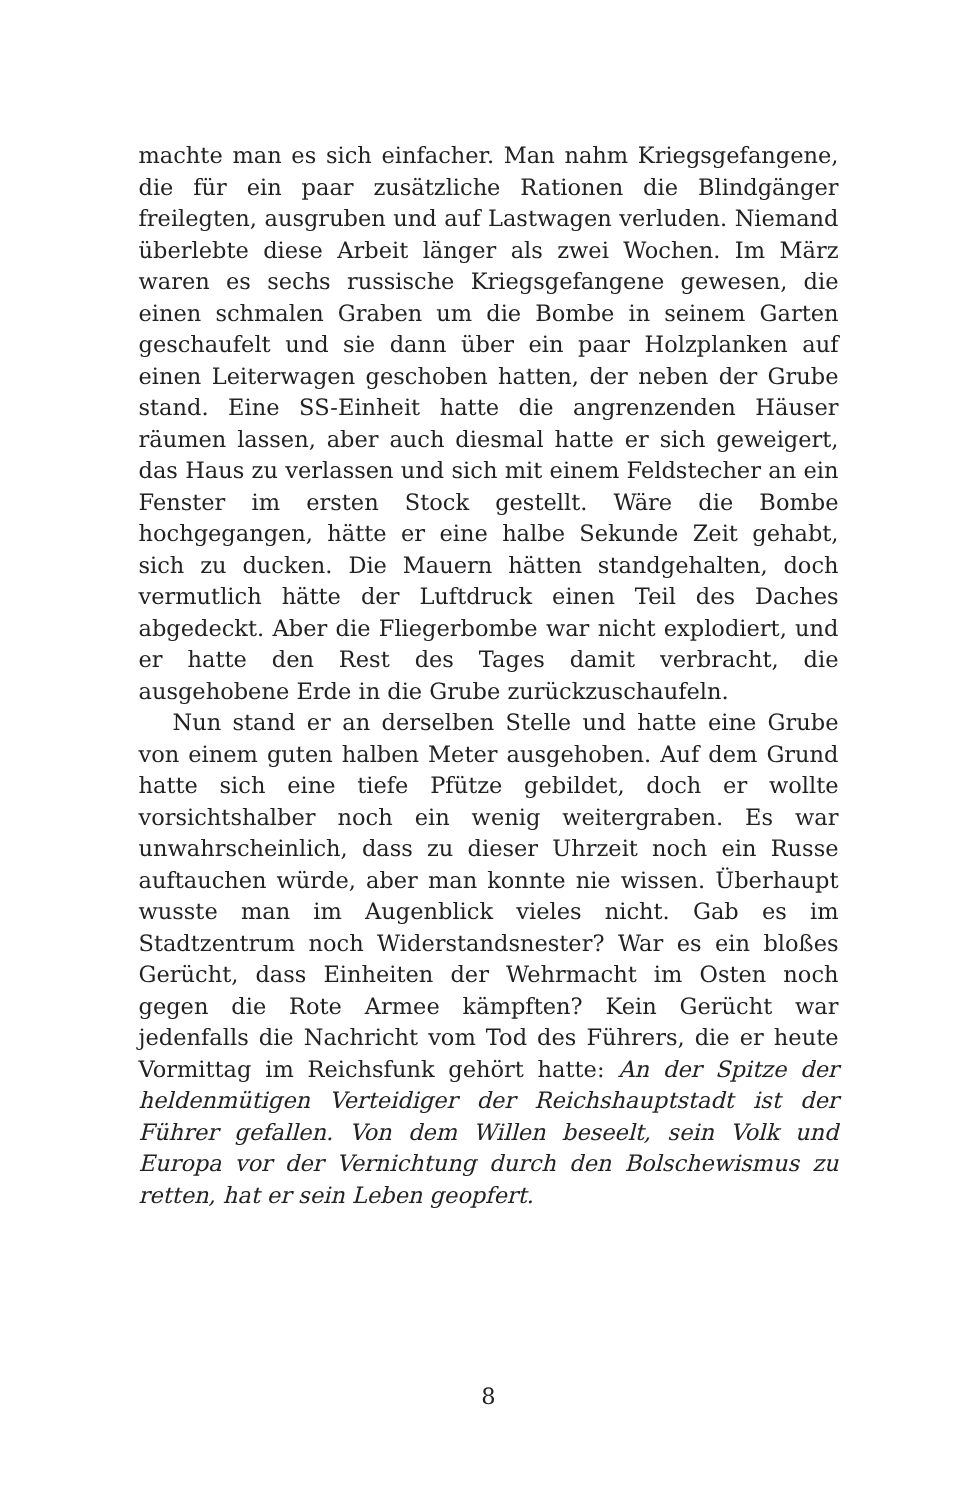machte man es sich einfacher. Man nahm Kriegsgefangene, die für ein paar zusätzliche Rationen die Blindgänger freilegten, ausgruben und auf Lastwagen verluden. Niemand überlebte diese Arbeit länger als zwei Wochen. Im März waren es sechs russische Kriegsgefangene gewesen, die einen schmalen Graben um die Bombe in seinem Garten geschaufelt und sie dann über ein paar Holzplanken auf einen Leiterwagen geschoben hatten, der neben der Grube stand. Eine SS-Einheit hatte die angrenzenden Häuser räumen lassen, aber auch diesmal hatte er sich geweigert, das Haus zu verlassen und sich mit einem Feldstecher an ein Fenster im ersten Stock gestellt. Wäre die Bombe hochgegangen, hätte er eine halbe Sekunde Zeit gehabt, sich zu ducken. Die Mauern hätten standgehalten, doch vermutlich hätte der Luftdruck einen Teil des Daches abgedeckt. Aber die Fliegerbombe war nicht explodiert, und er hatte den Rest des Tages damit verbracht, die ausgehobene Erde in die Grube zurückzuschaufeln.
Nun stand er an derselben Stelle und hatte eine Grube von einem guten halben Meter ausgehoben. Auf dem Grund hatte sich eine tiefe Pfütze gebildet, doch er wollte vorsichtshalber noch ein wenig weitergraben. Es war unwahrscheinlich, dass zu dieser Uhrzeit noch ein Russe auftauchen würde, aber man konnte nie wissen. Überhaupt wusste man im Augenblick vieles nicht. Gab es im Stadtzentrum noch Widerstandsnester? War es ein bloßes Gerücht, dass Einheiten der Wehrmacht im Osten noch gegen die Rote Armee kämpften? Kein Gerücht war jedenfalls die Nachricht vom Tod des Führers, die er heute Vormittag im Reichsfunk gehört hatte: An der Spitze der heldenmütigen Verteidiger der Reichshauptstadt ist der Führer gefallen. Von dem Willen beseelt, sein Volk und Europa vor der Vernichtung durch den Bolschewismus zu retten, hat er sein Leben geopfert.
8